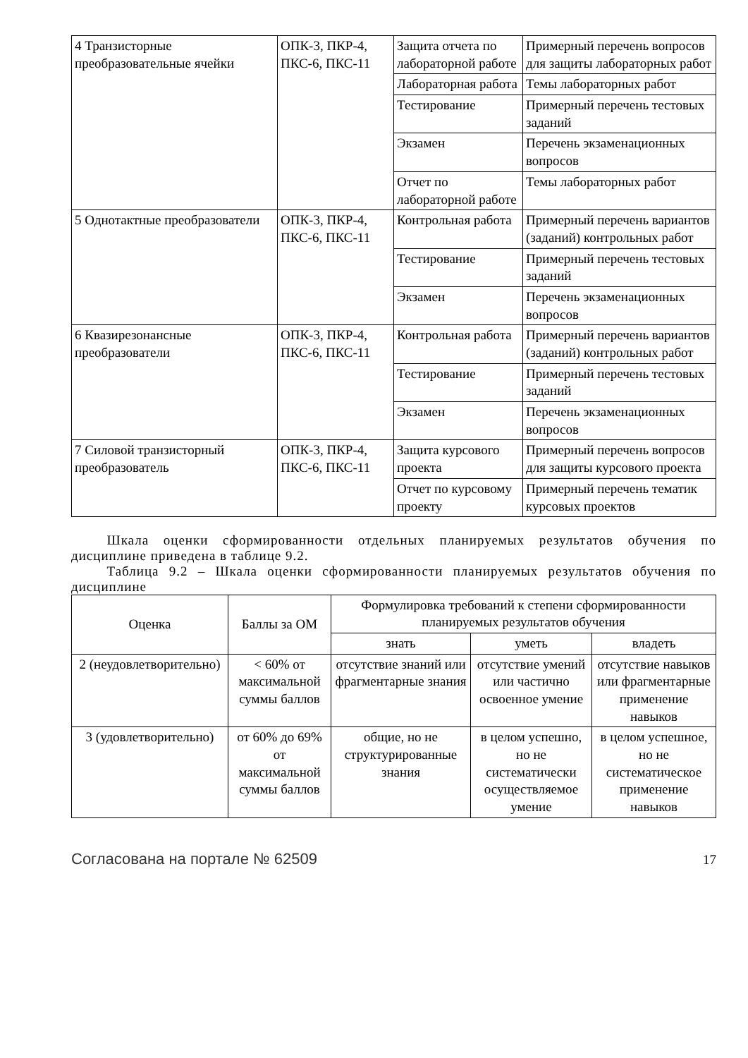| 4 Транзисторные преобразовательные ячейки | ОПК-3, ПКР-4, ПКС-6, ПКС-11 | Защита отчета по лабораторной работе | Примерный перечень вопросов для защиты лабораторных работ |
| | | Лабораторная работа | Темы лабораторных работ |
| | | Тестирование | Примерный перечень тестовых заданий |
| | | Экзамен | Перечень экзаменационных вопросов |
| | | Отчет по лабораторной работе | Темы лабораторных работ |
| 5 Однотактные преобразователи | ОПК-3, ПКР-4, ПКС-6, ПКС-11 | Контрольная работа | Примерный перечень вариантов (заданий) контрольных работ |
| | | Тестирование | Примерный перечень тестовых заданий |
| | | Экзамен | Перечень экзаменационных вопросов |
| 6 Квазирезонансные преобразователи | ОПК-3, ПКР-4, ПКС-6, ПКС-11 | Контрольная работа | Примерный перечень вариантов (заданий) контрольных работ |
| | | Тестирование | Примерный перечень тестовых заданий |
| | | Экзамен | Перечень экзаменационных вопросов |
| 7 Силовой транзисторный преобразователь | ОПК-3, ПКР-4, ПКС-6, ПКС-11 | Защита курсового проекта | Примерный перечень вопросов для защиты курсового проекта |
| | | Отчет по курсовому проекту | Примерный перечень тематик курсовых проектов |
   Шкала оценки сформированности отдельных планируемых результатов обучения по дисциплине приведена в таблице 9.2.
   Таблица 9.2 – Шкала оценки сформированности планируемых результатов обучения по дисциплине
| Оценка | Баллы за ОМ | Формулировка требований к степени сформированности планируемых результатов обучения | | |
| --- | --- | --- | --- | --- |
| | | знать | уметь | владеть |
| 2 (неудовлетворительно) | < 60% от максимальной суммы баллов | отсутствие знаний или фрагментарные знания | отсутствие умений или частично освоенное умение | отсутствие навыков или фрагментарные применение навыков |
| 3 (удовлетворительно) | от 60% до 69% от максимальной суммы баллов | общие, но не структурированные знания | в целом успешно, но не систематически осуществляемое умение | в целом успешное, но не систематическое применение навыков |
Согласована на портале № 62509 17